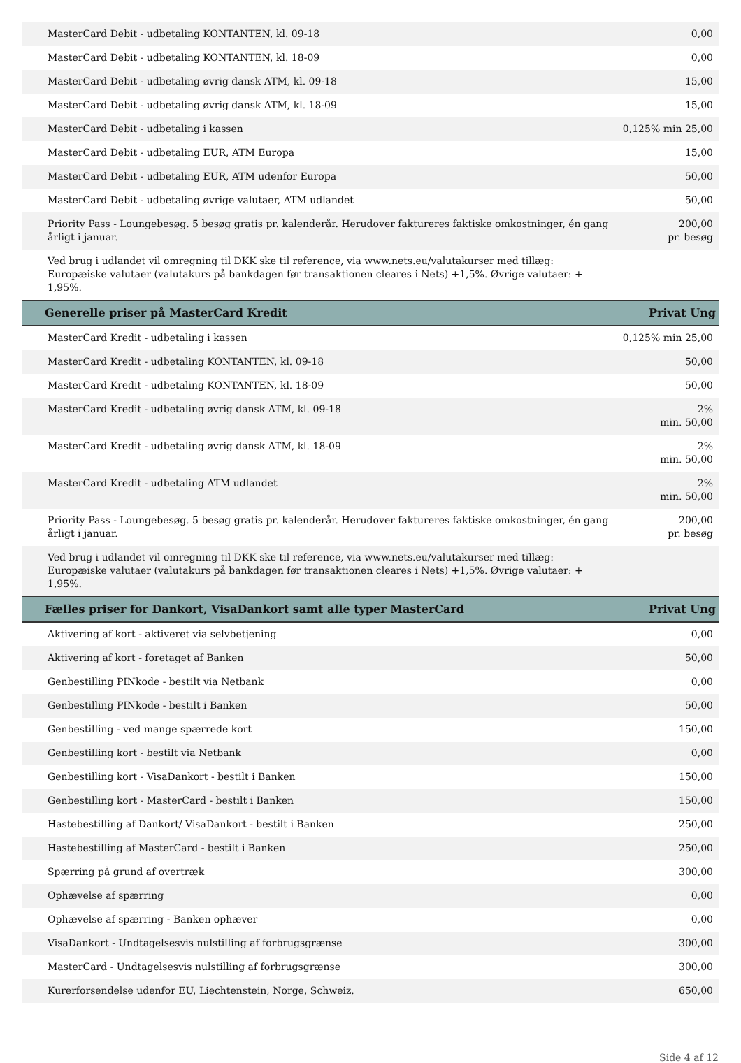| MasterCard Debit - udbetaling KONTANTEN, kl. 09-18 | 0,00 |
| MasterCard Debit - udbetaling KONTANTEN, kl. 18-09 | 0,00 |
| MasterCard Debit - udbetaling øvrig dansk ATM, kl. 09-18 | 15,00 |
| MasterCard Debit - udbetaling øvrig dansk ATM, kl. 18-09 | 15,00 |
| MasterCard Debit - udbetaling i kassen | 0,125% min 25,00 |
| MasterCard Debit - udbetaling EUR, ATM Europa | 15,00 |
| MasterCard Debit - udbetaling EUR, ATM udenfor Europa | 50,00 |
| MasterCard Debit - udbetaling øvrige valutaer, ATM udlandet | 50,00 |
| Priority Pass - Loungebesøg. 5 besøg gratis pr. kalenderår. Herudover faktureres faktiske omkostninger, én gang årligt i januar. | 200,00 pr. besøg |
| Ved brug i udlandet vil omregning til DKK ske til reference, via www.nets.eu/valutakurser med tillæg: Europæiske valutaer (valutakurs på bankdagen før transaktionen cleares i Nets) +1,5%. Øvrige valutaer: + 1,95%. | |
| Generelle priser på MasterCard Kredit | Privat Ung |
| MasterCard Kredit - udbetaling i kassen | 0,125% min 25,00 |
| MasterCard Kredit - udbetaling KONTANTEN, kl. 09-18 | 50,00 |
| MasterCard Kredit - udbetaling KONTANTEN, kl. 18-09 | 50,00 |
| MasterCard Kredit - udbetaling øvrig dansk ATM, kl. 09-18 | 2% min. 50,00 |
| MasterCard Kredit - udbetaling øvrig dansk ATM, kl. 18-09 | 2% min. 50,00 |
| MasterCard Kredit - udbetaling ATM udlandet | 2% min. 50,00 |
| Priority Pass - Loungebesøg. 5 besøg gratis pr. kalenderår. Herudover faktureres faktiske omkostninger, én gang årligt i januar. | 200,00 pr. besøg |
| Ved brug i udlandet vil omregning til DKK ske til reference, via www.nets.eu/valutakurser med tillæg: Europæiske valutaer (valutakurs på bankdagen før transaktionen cleares i Nets) +1,5%. Øvrige valutaer: + 1,95%. | |
| Fælles priser for Dankort, VisaDankort samt alle typer MasterCard | Privat Ung |
| Aktivering af kort - aktiveret via selvbetjening | 0,00 |
| Aktivering af kort - foretaget af Banken | 50,00 |
| Genbestilling PINkode - bestilt via Netbank | 0,00 |
| Genbestilling PINkode - bestilt i Banken | 50,00 |
| Genbestilling - ved mange spærrede kort | 150,00 |
| Genbestilling kort - bestilt via Netbank | 0,00 |
| Genbestilling kort - VisaDankort - bestilt i Banken | 150,00 |
| Genbestilling kort - MasterCard - bestilt i Banken | 150,00 |
| Hastebestilling af Dankort/ VisaDankort - bestilt i Banken | 250,00 |
| Hastebestilling af MasterCard - bestilt i Banken | 250,00 |
| Spærring på grund af overtræk | 300,00 |
| Ophævelse af spærring | 0,00 |
| Ophævelse af spærring - Banken ophæver | 0,00 |
| VisaDankort - Undtagelsesvis nulstilling af forbrugsgrænse | 300,00 |
| MasterCard - Undtagelsesvis nulstilling af forbrugsgrænse | 300,00 |
| Kurerforsendelse udenfor EU, Liechtenstein, Norge, Schweiz. | 650,00 |
Side 4 af 12